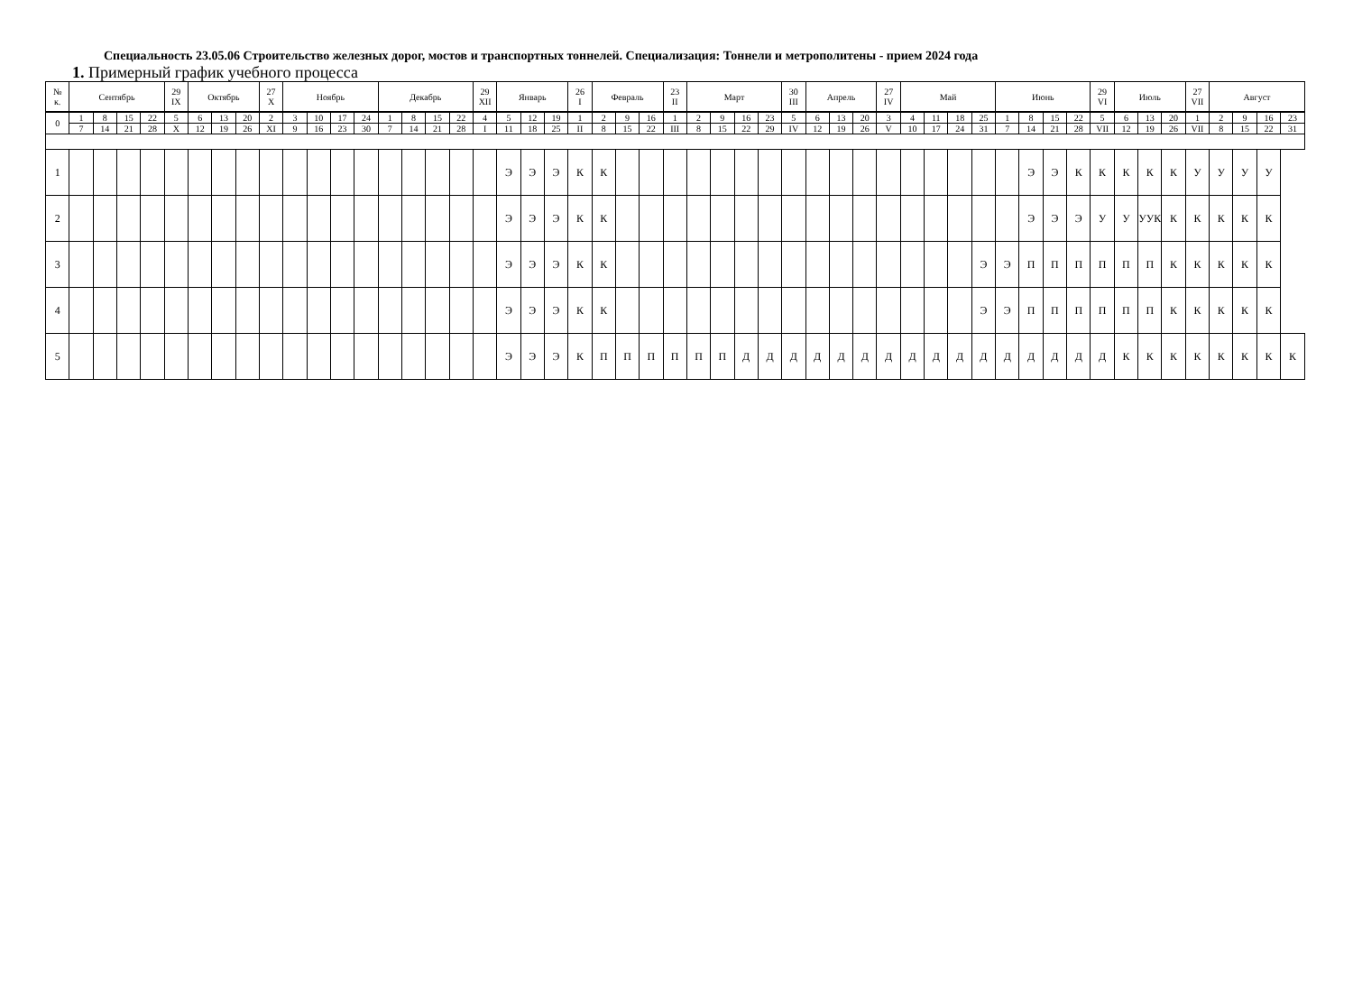Специальность 23.05.06 Строительство железных дорог, мостов и транспортных тоннелей. Специализация: Тоннели и метрополитены - прием 2024 года
1. Примерный график учебного процесса
| № к. | Сентябрь | | | | 29 IX | Октябрь | | | 27 X | Ноябрь | | | | Декабрь | | | | 29 XII | Январь | | | 26 I | Февраль | | | 23 II | Март | | | | 30 III | Апрель | | | 27 IV | Май | | | | Июнь | | | | 29 VI | Июль | | | 27 VII | Август | | | |
| --- | --- | --- | --- | --- | --- | --- | --- | --- | --- | --- | --- | --- | --- | --- | --- | --- | --- | --- | --- | --- | --- | --- | --- | --- | --- | --- | --- | --- | --- | --- | --- | --- | --- | --- | --- | --- | --- | --- | --- | --- | --- | --- | --- | --- | --- | --- | --- | --- | --- | --- | --- | --- |
| 0 | 1 | 8 | 15 | 22 | 5 | 6 | 13 | 20 | 2 | 3 | 10 | 17 | 24 | 1 | 8 | 15 | 22 | 4 | 5 | 12 | 19 | 1 | 2 | 9 | 16 | 1 | 2 | 9 | 16 | 23 | 5 | 6 | 13 | 20 | 3 | 4 | 11 | 18 | 25 | 1 | 8 | 15 | 22 | 5 | 6 | 13 | 20 | 1 | 2 | 9 | 16 | 23 |
| | 7 | 14 | 21 | 28 | X | 12 | 19 | 26 | XI | 9 | 16 | 23 | 30 | 7 | 14 | 21 | 28 | I | 11 | 18 | 25 | II | 8 | 15 | 22 | III | 8 | 15 | 22 | 29 | IV | 12 | 19 | 26 | V | 10 | 17 | 24 | 31 | 7 | 14 | 21 | 28 | VII | 12 | 19 | 26 | VII | 8 | 15 | 22 | 31 |
| 1 | | | | | | | | | | | | | | | | | | | Э | Э | Э | К | К | | | | | | | | | | | | | | | | | | Э | Э | К | К | К | К | К | У | У | У | У | |
| 2 | | | | | | | | | | | | | | | | | | | Э | Э | Э | К | К | | | | | | | | | | | | | | | | | | Э | Э | Э | У | У | УУК | К | К | К | К | К | |
| 3 | | | | | | | | | | | | | | | | | | | Э | Э | Э | К | К | | | | | | | | | | | | | | | | Э | Э | П | П | П | П | П | П | К | К | К | К | К | |
| 4 | | | | | | | | | | | | | | | | | | | Э | Э | Э | К | К | | | | | | | | | | | | | | | | Э | Э | П | П | П | П | П | П | К | К | К | К | К | |
| 5 | | | | | | | | | | | | | | | | | | | Э | Э | Э | К | П | П | П | П | П | П | Д | Д | Д | Д | Д | Д | Д | Д | Д | Д | Д | Д | Д | Д | Д | Д | К | К | К | К | К | К | К | К |